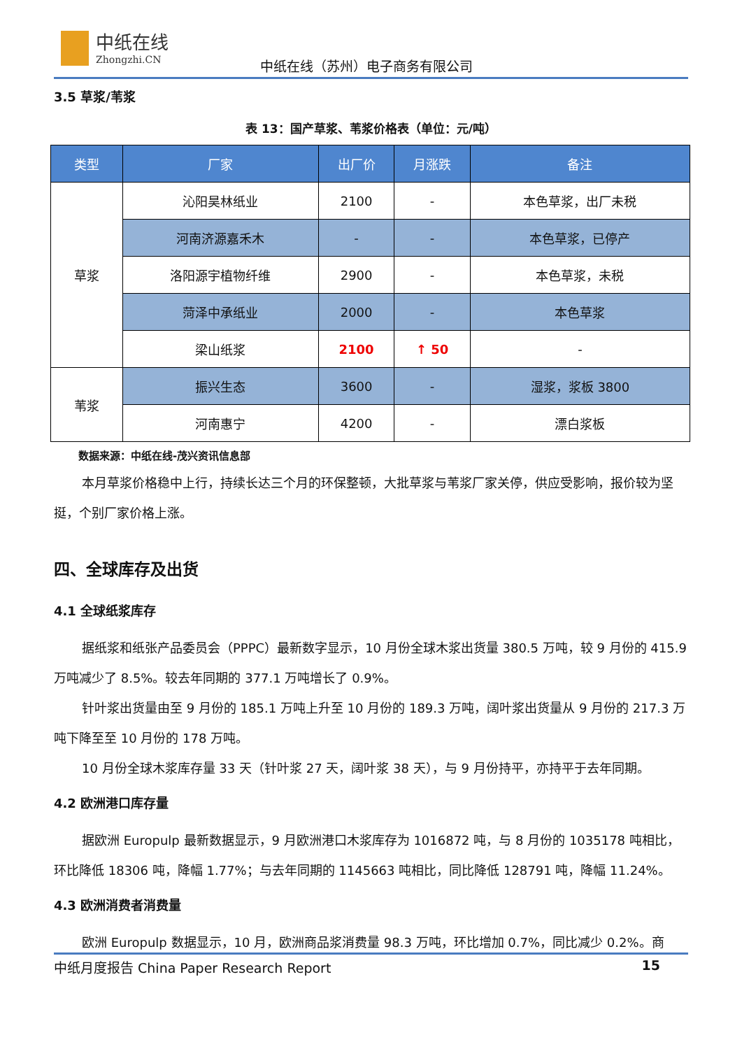中纸在线
Zhongzhi.CN
中纸在线（苏州）电子商务有限公司
3.5 草浆/苇浆
表 13：国产草浆、苇浆价格表（单位：元/吨）
| 类型 | 厂家 | 出厂价 | 月涨跌 | 备注 |
| --- | --- | --- | --- | --- |
| 草浆 | 沁阳昊林纸业 | 2100 | - | 本色草浆，出厂未税 |
| | 河南济源嘉禾木 | - | - | 本色草浆，已停产 |
| | 洛阳源宇植物纤维 | 2900 | - | 本色草浆，未税 |
| | 菏泽中承纸业 | 2000 | - | 本色草浆 |
| | 梁山纸浆 | 2100 | ↑ 50 | - |
| 苇浆 | 振兴生态 | 3600 | - | 湿浆，浆板 3800 |
| | 河南惠宁 | 4200 | - | 漂白浆板 |
数据来源：中纸在线-茂兴资讯信息部
本月草浆价格稳中上行，持续长达三个月的环保整顿，大批草浆与苇浆厂家关停，供应受影响，报价较为坚挺，个别厂家价格上涨。
四、全球库存及出货
4.1 全球纸浆库存
据纸浆和纸张产品委员会（PPPC）最新数字显示，10 月份全球木浆出货量 380.5 万吨，较 9 月份的 415.9 万吨减少了 8.5%。较去年同期的 377.1 万吨增长了 0.9%。
针叶浆出货量由至 9 月份的 185.1 万吨上升至 10 月份的 189.3 万吨，阔叶浆出货量从 9 月份的 217.3 万吨下降至至 10 月份的 178 万吨。
10 月份全球木浆库存量 33 天（针叶浆 27 天，阔叶浆 38 天），与 9 月份持平，亦持平于去年同期。
4.2 欧洲港口库存量
据欧洲 Europulp 最新数据显示，9 月欧洲港口木浆库存为 1016872 吨，与 8 月份的 1035178 吨相比，环比降低 18306 吨，降幅 1.77%；与去年同期的 1145663 吨相比，同比降低 128791 吨，降幅 11.24%。
4.3 欧洲消费者消费量
欧洲 Europulp 数据显示，10 月，欧洲商品浆消费量 98.3 万吨，环比增加 0.7%，同比减少 0.2%。商
中纸月度报告 China Paper Research Report 15